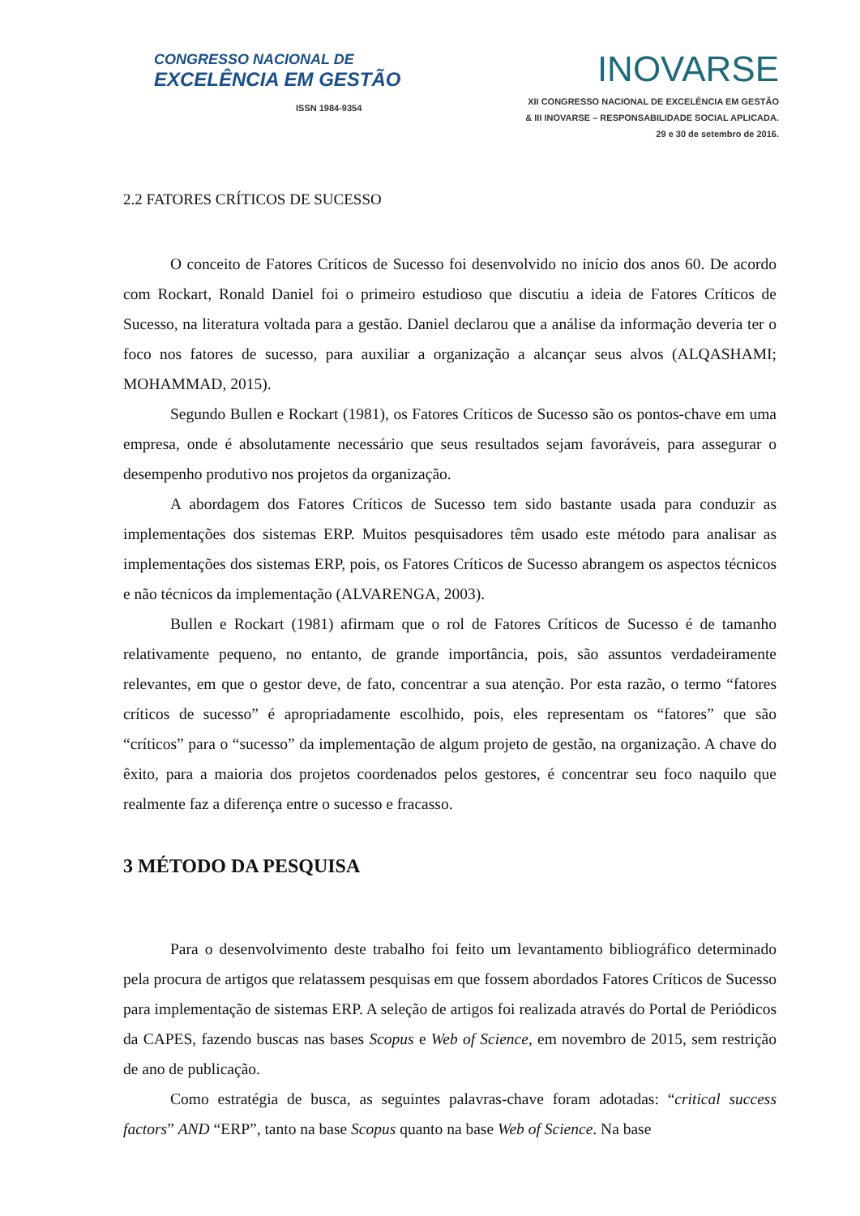CONGRESSO NACIONAL DE
EXCELÊNCIA EM GESTÃO
ISSN 1984-9354
INOVARSE
XII CONGRESSO NACIONAL DE EXCELÊNCIA EM GESTÃO
& III INOVARSE – RESPONSABILIDADE SOCIAL APLICADA.
29 e 30 de setembro de 2016.
2.2 FATORES CRÍTICOS DE SUCESSO
O conceito de Fatores Críticos de Sucesso foi desenvolvido no início dos anos 60. De acordo com Rockart, Ronald Daniel foi o primeiro estudioso que discutiu a ideia de Fatores Críticos de Sucesso, na literatura voltada para a gestão. Daniel declarou que a análise da informação deveria ter o foco nos fatores de sucesso, para auxiliar a organização a alcançar seus alvos (ALQASHAMI; MOHAMMAD, 2015).
Segundo Bullen e Rockart (1981), os Fatores Críticos de Sucesso são os pontos-chave em uma empresa, onde é absolutamente necessário que seus resultados sejam favoráveis, para assegurar o desempenho produtivo nos projetos da organização.
A abordagem dos Fatores Críticos de Sucesso tem sido bastante usada para conduzir as implementações dos sistemas ERP. Muitos pesquisadores têm usado este método para analisar as implementações dos sistemas ERP, pois, os Fatores Críticos de Sucesso abrangem os aspectos técnicos e não técnicos da implementação (ALVARENGA, 2003).
Bullen e Rockart (1981) afirmam que o rol de Fatores Críticos de Sucesso é de tamanho relativamente pequeno, no entanto, de grande importância, pois, são assuntos verdadeiramente relevantes, em que o gestor deve, de fato, concentrar a sua atenção. Por esta razão, o termo “fatores críticos de sucesso” é apropriadamente escolhido, pois, eles representam os “fatores” que são “críticos” para o “sucesso” da implementação de algum projeto de gestão, na organização. A chave do êxito, para a maioria dos projetos coordenados pelos gestores, é concentrar seu foco naquilo que realmente faz a diferença entre o sucesso e fracasso.
3 MÉTODO DA PESQUISA
Para o desenvolvimento deste trabalho foi feito um levantamento bibliográfico determinado pela procura de artigos que relatassem pesquisas em que fossem abordados Fatores Críticos de Sucesso para implementação de sistemas ERP. A seleção de artigos foi realizada através do Portal de Periódicos da CAPES, fazendo buscas nas bases Scopus e Web of Science, em novembro de 2015, sem restrição de ano de publicação.
Como estratégia de busca, as seguintes palavras-chave foram adotadas: “critical success factors” AND “ERP”, tanto na base Scopus quanto na base Web of Science. Na base